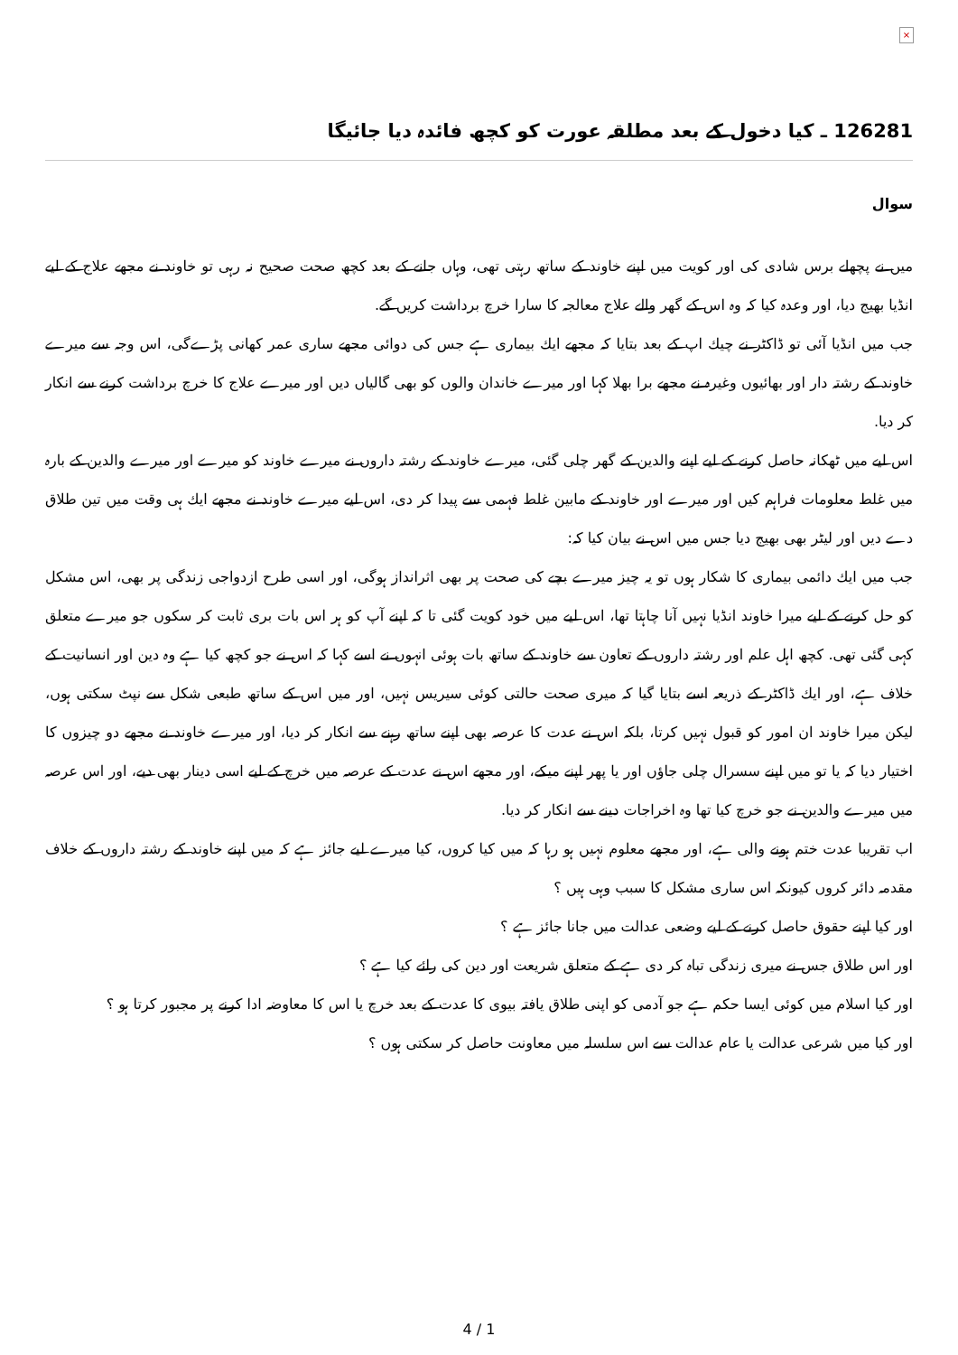×
126281 ـ كيا دخول كے بعد مطلقہ عورت كو كچھ فائدہ ديا جائيگا
سوال
ميں نے پچھلے برس شادى كى اور كويت ميں اپنے خاوند كے ساتھ رہتى تھى، وہاں جانے كے بعد كچھ صحت صحيح نہ رہى تو خاوند نے مجھے علاج كے ليے انڈيا بھيج ديا، اور وعدہ كيا كہ وہ اس كے گھر والے علاج معالجہ كا سارا خرچ برداشت كريں گے.
جب ميں انڈيا آئى تو ڈاكٹر نے چيك اپ كے بعد بتايا كہ مجھے ايك بيمارى ہے جس كى دوائى مجھے سارى عمر كھانى پڑےگى، اس وجہ سے ميرے خاوند كے رشتہ دار اور بھائيوں وغيرہ نے مجھے برا بھلا كہا اور ميرے خاندان والوں كو بھى گالياں ديں اور ميرے علاج كا خرچ برداشت كرنے سے انكار كر ديا.
اس ليے ميں ٹھكانہ حاصل كرنے كے ليے اپنے والدين كے گھر چلى گئى، ميرے خاوند كے رشتہ داروں نے ميرے خاوند كو ميرے اور ميرے والدين كے بارہ ميں غلط معلومات فراہم كيں اور ميرے اور خاوند كے مابين غلط فہمى سے پيدا كر دى، اس ليے ميرے خاوند نے مجھے ايك ہى وقت ميں تين طلاق دے ديں اور ليٹر بھى بھيج ديا جس ميں اس نے بيان كيا كہ:
جب ميں ايك دائمى بيمارى كا شكار ہوں تو يہ چيز ميرے بچے كى صحت پر بھى اثرانداز ہوگى، اور اسى طرح ازدواجى زندگى پر بھى، اس مشكل كو حل كرنے كے ليے ميرا خاوند انڈيا نہيں آنا چاہتا تھا، اس ليے ميں خود كويت گئى تا كہ اپنے آپ كو ہر اس بات برى ثابت كر سكوں جو ميرے متعلق كہى گئى تھى. كچھ اہل علم اور رشتہ داروں كے تعاون سے خاوند كے ساتھ بات ہوئى انہوں نے اسے كہا كہ اس نے جو كچھ كيا ہے وہ دين اور انسانيت كے خلاف ہے، اور ايك ڈاكٹر كے ذريعہ اسے بتايا گيا كہ ميرى صحت حالتى كوئى سيريس نہيں، اور ميں اس كے ساتھ طبعى شكل سے نپٹ سكتى ہوں، ليكن ميرا خاوند ان امور كو قبول نہيں كرتا، بلكہ اس نے عدت كا عرصہ بھى اپنے ساتھ رہنے سے انكار كر ديا، اور ميرے خاوند نے مجھے دو چيزوں كا اختيار ديا كہ يا تو ميں اپنے سسرال چلى جاؤں اور يا پھر اپنے ميكے، اور مجھے اس نے عدت كے عرصہ ميں خرچ كے ليے اسى دينار بھى ديے، اور اس عرصہ ميں ميرے والدين نے جو خرچ كيا تھا وہ اخراجات دينے سے انكار كر ديا.
اب تقريبا عدت ختم ہونے والى ہے، اور مجھے معلوم نہيں ہو رہا كہ ميں كيا كروں، كيا ميرے ليے جائز ہے كہ ميں اپنے خاوند كے رشتہ داروں كے خلاف مقدمہ دائر كروں كيونكہ اس سارى مشكل كا سبب وہى ہيں ؟
اور كيا اپنے حقوق حاصل كرنے كے ليے وضعى عدالت ميں جانا جائز ہے ؟
اور اس طلاق جس نے ميرى زندگى تباہ كر دى ہے كے متعلق شريعت اور دين كى رائے كيا ہے ؟
اور كيا اسلام ميں كوئى ايسا حكم ہے جو آدمى كو اپنى طلاق يافتہ بيوى كا عدت كے بعد خرچ يا اس كا معاوضہ ادا كرنے پر مجبور كرتا ہو ؟
اور كيا ميں شرعى عدالت يا عام عدالت سے اس سلسلہ ميں معاونت حاصل كر سكتى ہوں ؟
4 / 1